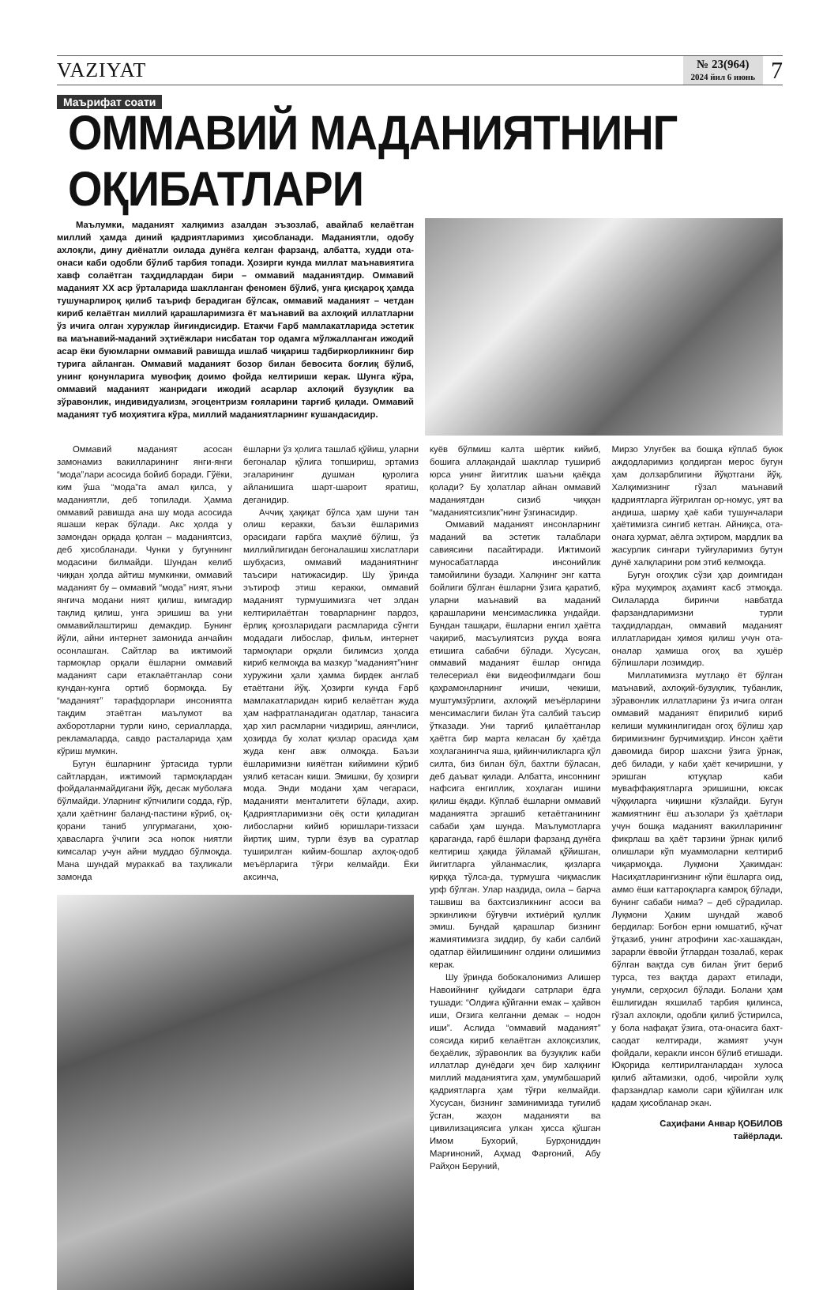VAZIYAT
№ 23(964)
2024 йил 6 июнь
7
Маърифат соати
ОММАВИЙ МАДАНИЯТНИНГ ОҚИБАТЛАРИ
Маълумки, маданият халқимиз азалдан эъзозлаб, авайлаб келаётган миллий ҳамда диний қадриятларимиз ҳисобланади. Маданиятли, одобу ахлоқли, дину диёнатли оилада дунёга келган фарзанд, албатта, худди ота-онаси каби одобли бўлиб тарбия топади. Ҳозирги кунда миллат маънавиятига хавф солаётган таҳдидлардан бири – оммавий маданиятдир. Оммавий маданият ХХ аср ўрталарида шаклланган феномен бўлиб, унга қисқароқ ҳамда тушунарлироқ қилиб таъриф берадиган бўлсак, оммавий маданият – четдан кириб келаётган миллий қарашларимизга ёт маънавий ва ахлоқий иллатларни ўз ичига олган хуружлар йиғиндисидир. Етакчи Ғарб мамлакатларида эстетик ва маънавий-маданий эҳтиёжлари нисбатан тор одамга мўлжалланган ижодий асар ёки буюмларни оммавий равишда ишлаб чиқариш тадбиркорликнинг бир турига айланган. Оммавий маданият бозор билан бевосита боғлиқ бўлиб, унинг қонунларига мувофиқ доимо фойда келтириши керак. Шунга кўра, оммавий маданият жанридаги ижодий асарлар ахлоқий бузуқлик ва зўравонлик, индивидуализм, эгоцентризм ғояларини тарғиб қилади. Оммавий маданият туб моҳиятига кўра, миллий маданиятларнинг кушандасидир.
Оммавий маданият асосан замонамиз вакилларининг янги-янги “мода”лари асосида бойиб боради. Гўёки, ким ўша “мода”га амал қилса, у маданиятли, деб топилади. Ҳамма оммавий равишда ана шу мода асосида яшаши керак бўлади. Акс ҳолда у замондан орқада қолган – маданиятсиз, деб ҳисобланади. Чунки у бугуннинг модасини билмайди. Шундан келиб чиққан ҳолда айтиш мумкинки, оммавий маданият бу – оммавий “мода” ният, яъни янгича модани ният қилиш, кимгадир тақлид қилиш, унга эришиш ва уни оммавийлаштириш демакдир. Бунинг йўли, айни интернет замонида анчайин осонлашган. Сайтлар ва ижтимоий тармоқлар орқали ёшларни оммавий маданият сари етаклаётганлар сони кундан-кунга ортиб бормоқда. Бу “маданият” тарафдорлари инсониятга тақдим этаётган маълумот ва ахборотларни турли кино, сериалларда, рекламаларда, савдо расталарида ҳам кўриш мумкин.
Бугун ёшларнинг ўртасида турли сайтлардан, ижтимоий тармоқлардан фойдаланмайдигани йўқ, десак муболаға бўлмайди. Уларнинг кўпчилиги содда, ғўр, ҳали ҳаётнинг баланд-пастини кўриб, оқ-қорани таниб улгурмагани, ҳою-ҳавасларга ўчлиги эса нопок ниятли кимсалар учун айни муддао бўлмоқда. Мана шундай мураккаб ва таҳликали замонда
ёшларни ўз ҳолига ташлаб қўйиш, уларни бегоналар қўлига топшириш, эртамиз эгаларининг душман қуролига айланишига шарт-шароит яратиш, деганидир.
Аччиқ ҳақиқат бўлса ҳам шуни тан олиш керакки, баъзи ёшларимиз орасидаги ғарбга маҳлиё бўлиш, ўз миллийлигидан бегоналашиш хислатлари шубҳасиз, оммавий маданиятнинг таъсири натижасидир. Шу ўринда эътироф этиш керакки, оммавий маданият турмушимизга чет элдан келтирилаётган товарларнинг пардоз, ёрлиқ қоғозларидаги расмларида сўнгги модадаги либослар, фильм, интернет тармоқлари орқали билимсиз ҳолда кириб келмоқда ва мазкур “маданият”нинг хуружини ҳали ҳамма бирдек англаб етаётгани йўқ. Ҳозирги кунда Ғарб мамлакатларидан кириб келаётган жуда ҳам нафратланадиган одатлар, танасига ҳар хил расмларни чиздириш, аянчлиси, ҳозирда бу холат қизлар орасида ҳам жуда кенг авж олмоқда. Баъзи ёшларимизни кияётган кийимини кўриб уялиб кетасан киши. Эмишки, бу ҳозирги мода. Энди модани ҳам чегараси, маданияти менталитети бўлади, ахир. Қадриятларимизни оёқ ости қиладиган либосларни кийиб юришлари-тиззаси йиртиқ шим, турли ёзув ва суратлар туширилган кийим-бошлар аҳлоқ-одоб меъёрларига тўғри келмайди. Ёки аксинча,
куёв бўлмиш калта шёртик кийиб, бошига аллақандай шакллар тушириб юрса унинг йигитлик шаъни қаёқда қолади? Бу ҳолатлар айнан оммавий маданиятдан сизиб чиққан “маданиятсизлик”нинг ўзгинасидир.
Оммавий маданият инсонларнинг маданий ва эстетик талаблари савиясини пасайтиради. Ижтимоий муносабатларда инсонийлик тамойилини бузади. Халқнинг энг катта бойлиги бўлган ёшларни ўзига қаратиб, уларни маънавий ва маданий қарашларини менсимасликка ундайди. Бундан ташқари, ёшларни енгил ҳаётга чақириб, масъулиятсиз руҳда вояга етишига сабабчи бўлади. Хусусан, оммавий маданият ёшлар онгида телесериал ёки видеофилмдаги бош қаҳрамонларнинг ичиши, чекиши, муштумзўрлиги, ахлоқий меъёрларини менсимаслиги билан ўта салбий таъсир ўтказади. Уни тарғиб қилаётганлар ҳаётга бир марта келасан бу ҳаётда хоҳлаганингча яша, қийинчиликларга қўл силта, биз билан бўл, бахтли бўласан, деб даъват қилади. Албатта, инсоннинг нафсига енгиллик, хоҳлаган ишини қилиш ёқади. Кўплаб ёшларни оммавий маданиятга эргашиб кетаётганининг сабаби ҳам шунда. Маълумотларга қараганда, ғарб ёшлари фарзанд дунёга келтириш ҳақида ўйламай қўйишган, йигитларга уйланмаслик, қизларга қирққа тўлса-да, турмушга чиқмаслик урф бўлган. Улар наздида, оила – барча ташвиш ва бахтсизликнинг асоси ва эркинликни бўғувчи ихтиёрий қуллик эмиш. Бундай қарашлар бизнинг жамиятимизга зиддир, бу каби салбий одатлар ёйилишининг олдини олишимиз керак.
Шу ўринда бобокалонимиз Алишер Навоийнинг қуйидаги сатрлари ёдга тушади: “Олдиға қўйганни емак – ҳайвон иши, Оғзига келганни демак – нодон иши”. Аслида “оммавий маданият” соясида кириб келаётган ахлоқсизлик, беҳаёлик, зўравонлик ва бузуқлик каби иллатлар дунёдаги ҳеч бир халқнинг миллий маданиятига ҳам, умумбашарий қадриятларга ҳам тўғри келмайди. Хусусан, бизнинг заминимизда туғилиб ўсган, жаҳон маданияти ва цивилизациясига улкан ҳисса қўшган Имом Бухорий, Бурҳониддин Марғиноний, Аҳмад Фарғоний, Абу Райҳон Беруний,
Мирзо Улуғбек ва бошқа кўплаб буюк аждодларимиз қолдирган мерос бугун ҳам долзарблигини йўқотгани йўқ. Халқимизнинг гўзал маънавий қадриятларга йўғрилган ор-номус, уят ва андиша, шарму ҳаё каби тушунчалари ҳаётимизга сингиб кетган. Айниқса, ота-онага ҳурмат, аёлга эҳтиром, мардлик ва жасурлик сингари туйғуларимиз бутун дунё халқларини ром этиб келмоқда.
Бугун огоҳлик сўзи ҳар доимгидан кўра муҳимроқ аҳамият касб этмоқда. Оилаларда биринчи навбатда фарзандларимизни турли таҳдидлардан, оммавий маданият иллатларидан ҳимоя қилиш учун ота-оналар ҳамиша огоҳ ва ҳушёр бўлишлари лозимдир.
Миллатимизга мутлақо ёт бўлган маънавий, ахлоқий-бузуқлик, тубанлик, зўравонлик иллатларини ўз ичига олган оммавий маданият ёпирилиб кириб келиши мумкинлигидан огоҳ бўлиш ҳар биримизнинг бурчимиздир. Инсон ҳаёти давомида бирор шахсни ўзига ўрнак, деб билади, у каби ҳаёт кечиришни, у эришган ютуқлар каби муваффақиятларга эришишни, юксак чўққиларга чиқишни кўзлайди. Бугун жамиятнинг ёш аъзолари ўз ҳаётлари учун бошқа маданият вакилларининг фикрлаш ва ҳаёт тарзини ўрнак қилиб олишлари кўп муаммоларни келтириб чиқармоқда. Луқмони Ҳакимдан: Насиҳатларингизнинг кўпи ёшларга оид, аммо ёши каттароқларга камроқ бўлади, бунинг сабаби нима? – деб сўрадилар. Луқмони Ҳаким шундай жавоб бердилар: Боғбон ерни юмшатиб, кўчат ўтқазиб, унинг атрофини хас-хашакдан, зарарли ёввойи ўтлардан тозалаб, керак бўлган вақтда сув билан ўғит бериб турса, тез вақтда дарахт етилади, унумли, серҳосил бўлади. Болани ҳам ёшлигидан яхшилаб тарбия қилинса, гўзал ахлоқли, одобли қилиб ўстирилса, у бола нафақат ўзига, ота-онасига бахт-саодат келтиради, жамият учун фойдали, керакли инсон бўлиб етишади. Юқорида келтирилганлардан хулоса қилиб айтамизки, одоб, чиройли хулқ фарзандлар камоли сари қўйилган илк қадам ҳисобланар экан.
Саҳифани Анвар ҚОБИЛОВ
тайёрлади.